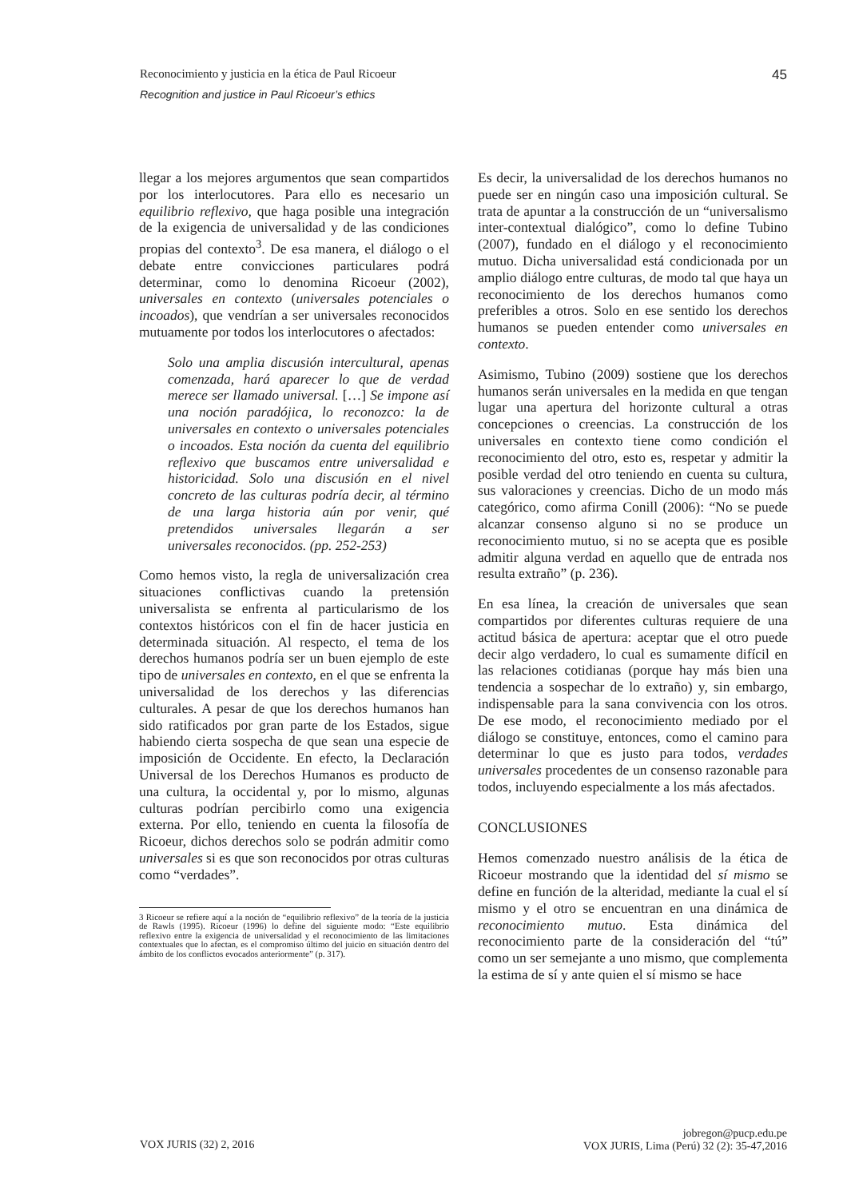Reconocimiento y justicia en la ética de Paul Ricoeur 45
Recognition and justice in Paul Ricoeur’s ethics
llegar a los mejores argumentos que sean compartidos por los interlocutores. Para ello es necesario un equilibrio reflexivo, que haga posible una integración de la exigencia de universalidad y de las condiciones propias del contexto<sup>3</sup>. De esa manera, el diálogo o el debate entre convicciones particulares podrá determinar, como lo denomina Ricoeur (2002), universales en contexto (universales potenciales o incoados), que vendrían a ser universales reconocidos mutuamente por todos los interlocutores o afectados:
Solo una amplia discusión intercultural, apenas comenzada, hará aparecer lo que de verdad merece ser llamado universal. […] Se impone así una noción paradójica, lo reconozco: la de universales en contexto o universales potenciales o incoados. Esta noción da cuenta del equilibrio reflexivo que buscamos entre universalidad e historicidad. Solo una discusión en el nivel concreto de las culturas podría decir, al término de una larga historia aún por venir, qué pretendidos universales llegarán a ser universales reconocidos. (pp. 252-253)
Como hemos visto, la regla de universalización crea situaciones conflictivas cuando la pretensión universalista se enfrenta al particularismo de los contextos históricos con el fin de hacer justicia en determinada situación. Al respecto, el tema de los derechos humanos podría ser un buen ejemplo de este tipo de universales en contexto, en el que se enfrenta la universalidad de los derechos y las diferencias culturales. A pesar de que los derechos humanos han sido ratificados por gran parte de los Estados, sigue habiendo cierta sospecha de que sean una especie de imposición de Occidente. En efecto, la Declaración Universal de los Derechos Humanos es producto de una cultura, la occidental y, por lo mismo, algunas culturas podrían percibirlo como una exigencia externa. Por ello, teniendo en cuenta la filosofía de Ricoeur, dichos derechos solo se podrán admitir como universales si es que son reconocidos por otras culturas como “verdades”.
3 Ricoeur se refiere aquí a la noción de “equilibrio reflexivo” de la teoría de la justicia de Rawls (1995). Ricoeur (1996) lo define del siguiente modo: “Este equilibrio reflexivo entre la exigencia de universalidad y el reconocimiento de las limitaciones contextuales que lo afectan, es el compromiso último del juicio en situación dentro del ámbito de los conflictos evocados anteriormente” (p. 317).
Es decir, la universalidad de los derechos humanos no puede ser en ningún caso una imposición cultural. Se trata de apuntar a la construcción de un “universalismo inter-contextual dialógico”, como lo define Tubino (2007), fundado en el diálogo y el reconocimiento mutuo. Dicha universalidad está condicionada por un amplio diálogo entre culturas, de modo tal que haya un reconocimiento de los derechos humanos como preferibles a otros. Solo en ese sentido los derechos humanos se pueden entender como universales en contexto.
Asimismo, Tubino (2009) sostiene que los derechos humanos serán universales en la medida en que tengan lugar una apertura del horizonte cultural a otras concepciones o creencias. La construcción de los universales en contexto tiene como condición el reconocimiento del otro, esto es, respetar y admitir la posible verdad del otro teniendo en cuenta su cultura, sus valoraciones y creencias. Dicho de un modo más categórico, como afirma Conill (2006): “No se puede alcanzar consenso alguno si no se produce un reconocimiento mutuo, si no se acepta que es posible admitir alguna verdad en aquello que de entrada nos resulta extraño” (p. 236).
En esa línea, la creación de universales que sean compartidos por diferentes culturas requiere de una actitud básica de apertura: aceptar que el otro puede decir algo verdadero, lo cual es sumamente difícil en las relaciones cotidianas (porque hay más bien una tendencia a sospechar de lo extraño) y, sin embargo, indispensable para la sana convivencia con los otros. De ese modo, el reconocimiento mediado por el diálogo se constituye, entonces, como el camino para determinar lo que es justo para todos, verdades universales procedentes de un consenso razonable para todos, incluyendo especialmente a los más afectados.
CONCLUSIONES
Hemos comenzado nuestro análisis de la ética de Ricoeur mostrando que la identidad del sí mismo se define en función de la alteridad, mediante la cual el sí mismo y el otro se encuentran en una dinámica de reconocimiento mutuo. Esta dinámica del reconocimiento parte de la consideración del “tú” como un ser semejante a uno mismo, que complementa la estima de sí y ante quien el sí mismo se hace
VOX JURIS (32) 2, 2016 jobregon@pucp.edu.pe
VOX JURIS, Lima (Perú) 32 (2): 35-47,2016